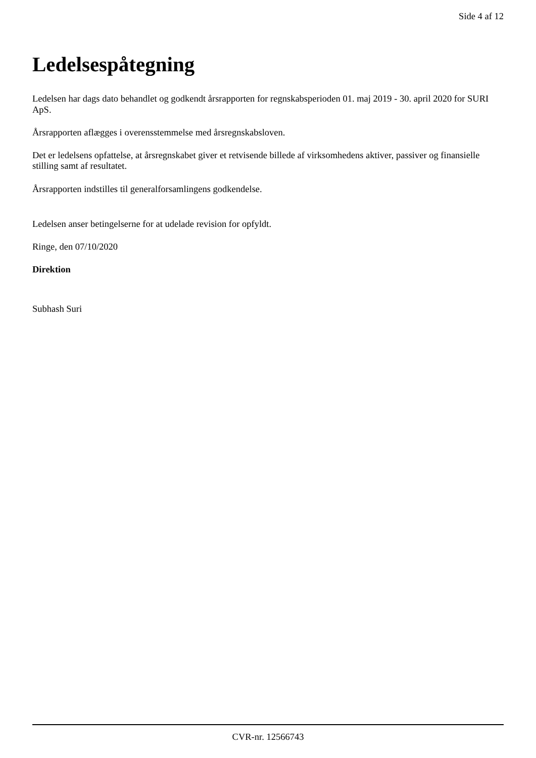Side 4 af 12
Ledelsespåtegning
Ledelsen har dags dato behandlet og godkendt årsrapporten for regnskabsperioden 01. maj 2019 - 30. april 2020 for SURI ApS.
Årsrapporten aflægges i overensstemmelse med årsregnskabsloven.
Det er ledelsens opfattelse, at årsregnskabet giver et retvisende billede af virksomhedens aktiver, passiver og finansielle stilling samt af resultatet.
Årsrapporten indstilles til generalforsamlingens godkendelse.
Ledelsen anser betingelserne for at udelade revision for opfyldt.
Ringe, den 07/10/2020
Direktion
Subhash Suri
CVR-nr. 12566743